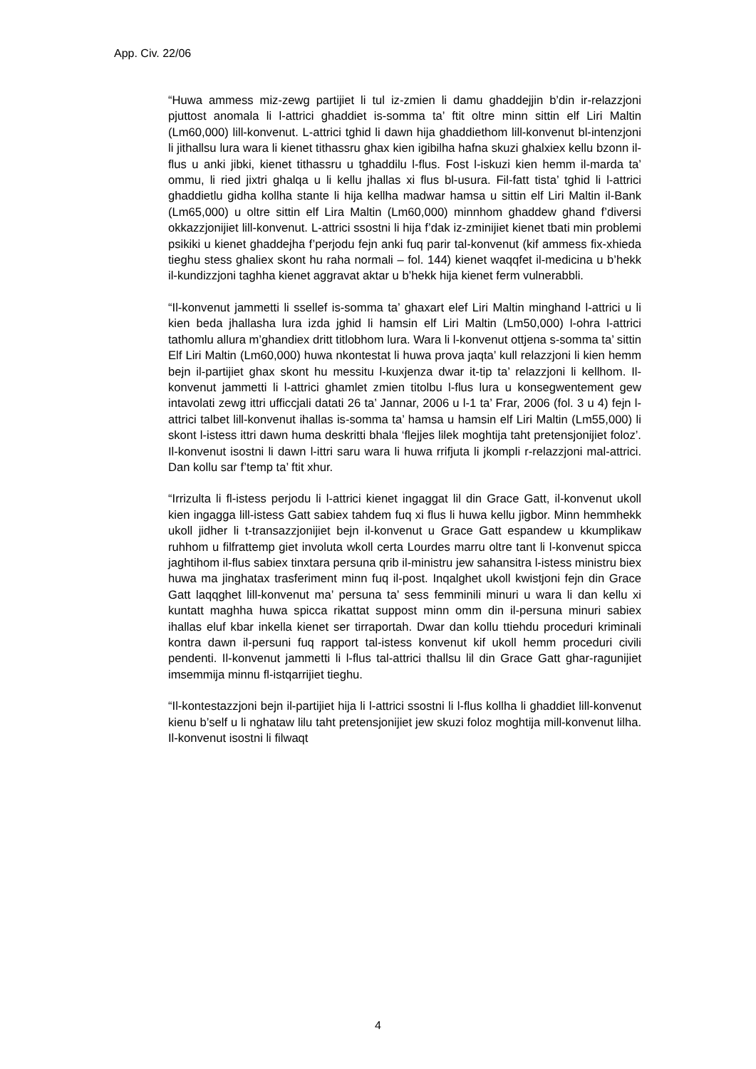App. Civ. 22/06
“Huwa ammess miz-zewg partijiet li tul iz-zmien li damu ghaddejjin b’din ir-relazzjoni pjuttost anomala li l-attrici ghaddiet is-somma ta’ ftit oltre minn sittin elf Liri Maltin (Lm60,000) lill-konvenut. L-attrici tghid li dawn hija ghaddiethom lill-konvenut bl-intenzjoni li jithallsu lura wara li kienet tithassru ghax kien igibilha hafna skuzi ghalxiex kellu bzonn il-flus u anki jibki, kienet tithassru u tghaddilu l-flus. Fost l-iskuzi kien hemm il-marda ta’ ommu, li ried jixtri ghalqa u li kellu jhallas xi flus bl-usura. Fil-fatt tista’ tghid li l-attrici ghaddietlu gidha kollha stante li hija kellha madwar hamsa u sittin elf Liri Maltin il-Bank (Lm65,000) u oltre sittin elf Lira Maltin (Lm60,000) minnhom ghaddew ghand f’diversi okkazzjonijiet lill-konvenut. L-attrici ssostni li hija f’dak iz-zminijiet kienet tbati min problemi psikiki u kienet ghaddejha f’perjodu fejn anki fuq parir tal-konvenut (kif ammess fix-xhieda tieghu stess ghaliex skont hu raha normali – fol. 144) kienet waqqfet il-medicina u b’hekk il-kundizzjoni taghha kienet aggravat aktar u b’hekk hija kienet ferm vulnerabbli.
“Il-konvenut jammetti li ssellef is-somma ta’ ghaxart elef Liri Maltin minghand l-attrici u li kien beda jhallasha lura izda jghid li hamsin elf Liri Maltin (Lm50,000) l-ohra l-attrici tathomlu allura m’ghandiex dritt titlobhom lura. Wara li l-konvenut ottjena s-somma ta’ sittin Elf Liri Maltin (Lm60,000) huwa nkontestat li huwa prova jaqta’ kull relazzjoni li kien hemm bejn il-partijiet ghax skont hu messitu l-kuxjenza dwar it-tip ta’ relazzjoni li kellhom. Il-konvenut jammetti li l-attrici ghamlet zmien titolbu l-flus lura u konsegwentement gew intavolati zewg ittri ufficcjali datati 26 ta’ Jannar, 2006 u l-1 ta’ Frar, 2006 (fol. 3 u 4) fejn l-attrici talbet lill-konvenut ihallas is-somma ta’ hamsa u hamsin elf Liri Maltin (Lm55,000) li skont l-istess ittri dawn huma deskritti bhala ‘flejjes lilek moghtija taht pretensjonijiet foloz’. Il-konvenut isostni li dawn l-ittri saru wara li huwa rrifjuta li jkompli r-relazzjoni mal-attrici. Dan kollu sar f’temp ta’ ftit xhur.
“Irrizulta li fl-istess perjodu li l-attrici kienet ingaggat lil din Grace Gatt, il-konvenut ukoll kien ingagga lill-istess Gatt sabiex tahdem fuq xi flus li huwa kellu jigbor. Minn hemmhekk ukoll jidher li t-transazzjonijiet bejn il-konvenut u Grace Gatt espandew u kkumplikaw ruhhom u filfrattemp giet involuta wkoll certa Lourdes marru oltre tant li l-konvenut spicca jaghtihom il-flus sabiex tinxtara persuna qrib il-ministru jew sahansitra l-istess ministru biex huwa ma jinghatax trasferiment minn fuq il-post. Inqalghet ukoll kwistjoni fejn din Grace Gatt laqqghet lill-konvenut ma’ persuna ta’ sess femminili minuri u wara li dan kellu xi kuntatt maghha huwa spicca rikattat suppost minn omm din il-persuna minuri sabiex ihallas eluf kbar inkella kienet ser tirraportah. Dwar dan kollu ttiehdu proceduri kriminali kontra dawn il-persuni fuq rapport tal-istess konvenut kif ukoll hemm proceduri civili pendenti. Il-konvenut jammetti li l-flus tal-attrici thallsu lil din Grace Gatt ghar-ragunijiet imsemmija minnu fl-istqarrijiet tieghu.
“Il-kontestazzjoni bejn il-partijiet hija li l-attrici ssostni li l-flus kollha li ghaddiet lill-konvenut kienu b’self u li nghataw lilu taht pretensjonijiet jew skuzi foloz moghtija mill-konvenut lilha. Il-konvenut isostni li filwaqt
4